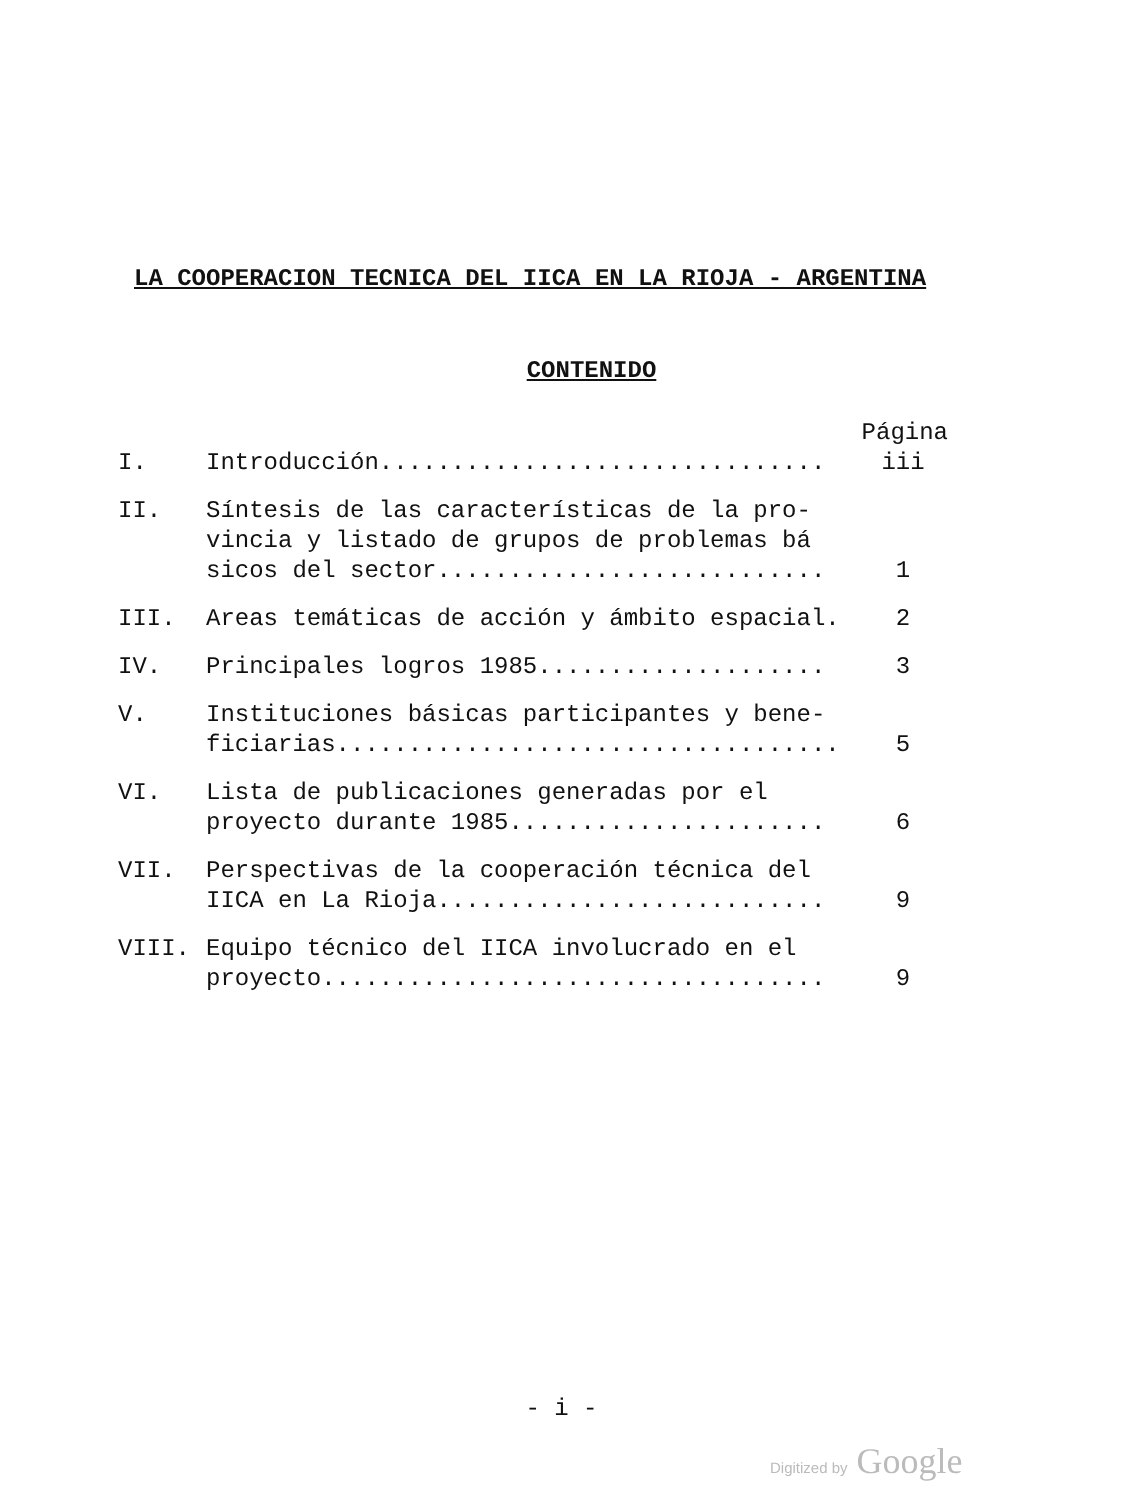LA COOPERACION TECNICA DEL IICA EN LA RIOJA - ARGENTINA
CONTENIDO
| Página | | |
| --- | --- | --- |
| I. | Introducción............................... | iii |
| II. | Síntesis de las características de la pro- vincia y listado de grupos de problemas bá sicos del sector........................... | 1 |
| III. | Areas temáticas de acción y ámbito espacial. | 2 |
| IV. | Principales logros 1985.................... | 3 |
| V. | Instituciones básicas participantes y bene- ficiarias................................... | 5 |
| VI. | Lista de publicaciones generadas por el proyecto durante 1985...................... | 6 |
| VII. | Perspectivas de la cooperación técnica del IICA en La Rioja........................... | 9 |
| VIII. | Equipo técnico del IICA involucrado en el proyecto................................... | 9 |
- i -
Digitized by Google